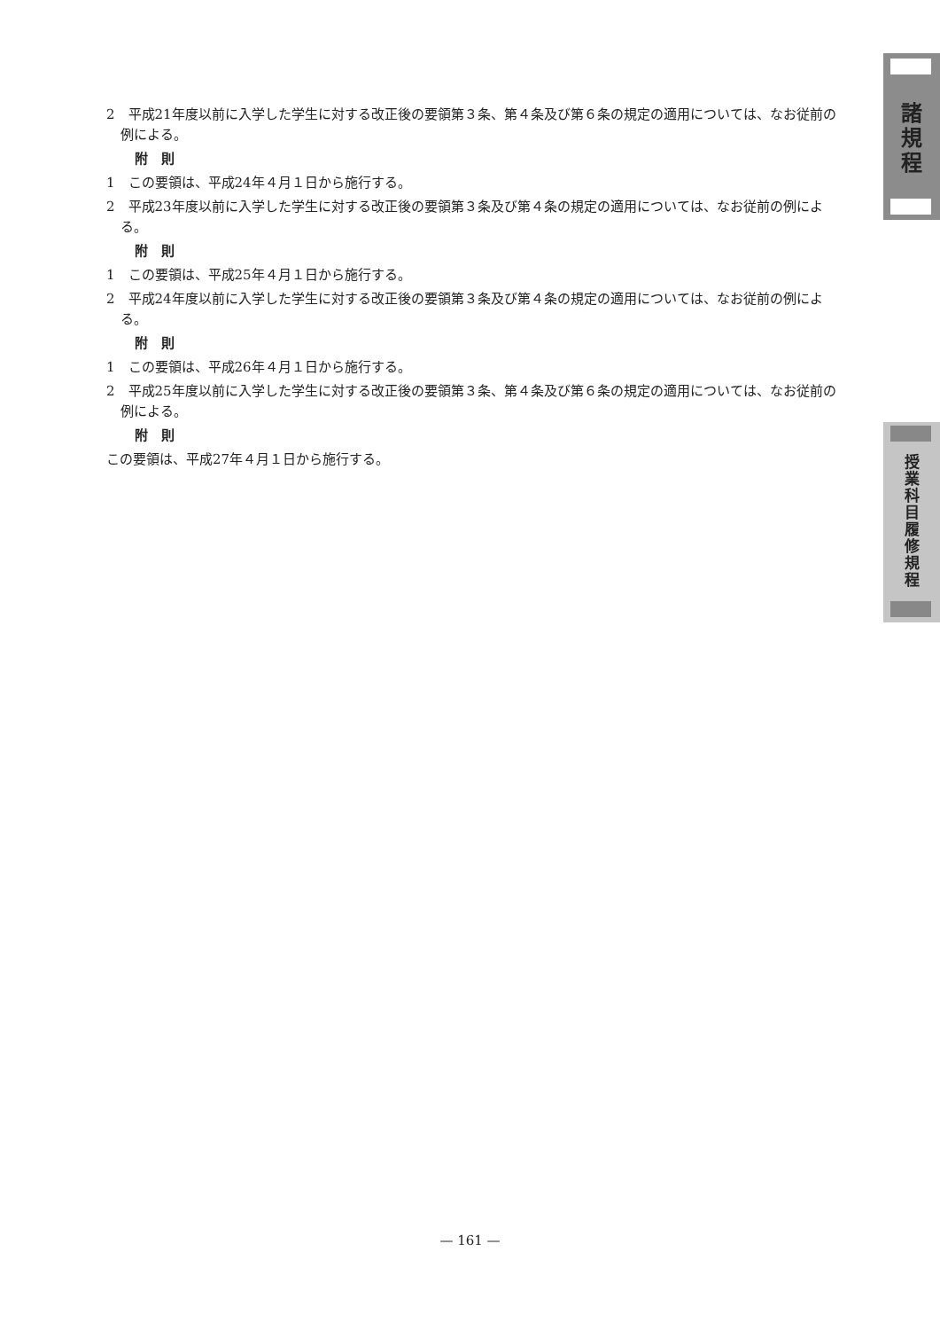2　平成21年度以前に入学した学生に対する改正後の要領第３条、第４条及び第６条の規定の適用については、なお従前の例による。
附　則
1　この要領は、平成24年４月１日から施行する。
2　平成23年度以前に入学した学生に対する改正後の要領第３条及び第４条の規定の適用については、なお従前の例による。
附　則
1　この要領は、平成25年４月１日から施行する。
2　平成24年度以前に入学した学生に対する改正後の要領第３条及び第４条の規定の適用については、なお従前の例による。
附　則
1　この要領は、平成26年４月１日から施行する。
2　平成25年度以前に入学した学生に対する改正後の要領第３条、第４条及び第６条の規定の適用については、なお従前の例による。
附　則
この要領は、平成27年４月１日から施行する。
諸
規
程
授
業
科
目
履
修
規
程
— 161 —